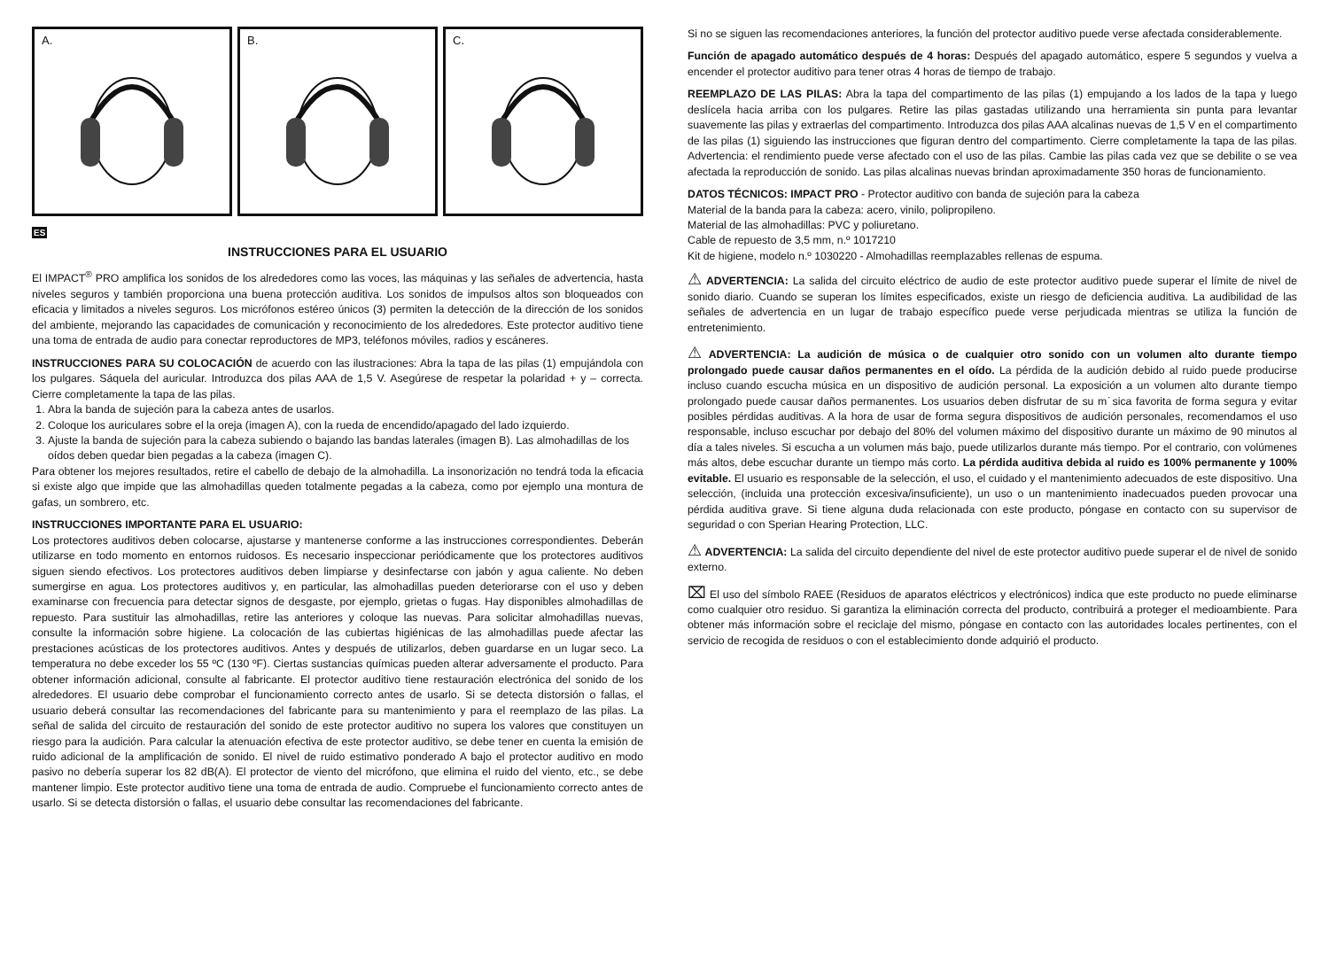A.
B.
C.
ES
INSTRUCCIONES PARA EL USUARIO
El IMPACT<sup>®</sup> PRO amplifica los sonidos de los alrededores como las voces, las máquinas y las señales de advertencia, hasta niveles seguros y también proporciona una buena protección auditiva. Los sonidos de impulsos altos son bloqueados con eficacia y limitados a niveles seguros. Los micrófonos estéreo únicos (3) permiten la detección de la dirección de los sonidos del ambiente, mejorando las capacidades de comunicación y reconocimiento de los alrededores. Este protector auditivo tiene una toma de entrada de audio para conectar reproductores de MP3, teléfonos móviles, radios y escáneres.
INSTRUCCIONES PARA SU COLOCACIÓN de acuerdo con las ilustraciones: Abra la tapa de las pilas (1) empujándola con los pulgares. Sáquela del auricular. Introduzca dos pilas AAA de 1,5 V. Asegúrese de respetar la polaridad + y – correcta. Cierre completamente la tapa de las pilas.
1. Abra la banda de sujeción para la cabeza antes de usarlos.
2. Coloque los auriculares sobre el la oreja (imagen A), con la rueda de encendido/apagado del lado izquierdo.
3. Ajuste la banda de sujeción para la cabeza subiendo o bajando las bandas laterales (imagen B). Las almohadillas de los oídos deben quedar bien pegadas a la cabeza (imagen C).
Para obtener los mejores resultados, retire el cabello de debajo de la almohadilla. La insonorización no tendrá toda la eficacia si existe algo que impide que las almohadillas queden totalmente pegadas a la cabeza, como por ejemplo una montura de gafas, un sombrero, etc.
INSTRUCCIONES IMPORTANTE PARA EL USUARIO:
Los protectores auditivos deben colocarse, ajustarse y mantenerse conforme a las instrucciones correspondientes. Deberán utilizarse en todo momento en entornos ruidosos. Es necesario inspeccionar periódicamente que los protectores auditivos siguen siendo efectivos. Los protectores auditivos deben limpiarse y desinfectarse con jabón y agua caliente. No deben sumergirse en agua. Los protectores auditivos y, en particular, las almohadillas pueden deteriorarse con el uso y deben examinarse con frecuencia para detectar signos de desgaste, por ejemplo, grietas o fugas. Hay disponibles almohadillas de repuesto. Para sustituir las almohadillas, retire las anteriores y coloque las nuevas. Para solicitar almohadillas nuevas, consulte la información sobre higiene. La colocación de las cubiertas higiénicas de las almohadillas puede afectar las prestaciones acústicas de los protectores auditivos. Antes y después de utilizarlos, deben guardarse en un lugar seco. La temperatura no debe exceder los 55 ºC (130 ºF). Ciertas sustancias químicas pueden alterar adversamente el producto. Para obtener información adicional, consulte al fabricante. El protector auditivo tiene restauración electrónica del sonido de los alrededores. El usuario debe comprobar el funcionamiento correcto antes de usarlo. Si se detecta distorsión o fallas, el usuario deberá consultar las recomendaciones del fabricante para su mantenimiento y para el reemplazo de las pilas. La señal de salida del circuito de restauración del sonido de este protector auditivo no supera los valores que constituyen un riesgo para la audición. Para calcular la atenuación efectiva de este protector auditivo, se debe tener en cuenta la emisión de ruido adicional de la amplificación de sonido. El nivel de ruido estimativo ponderado A bajo el protector auditivo en modo pasivo no debería superar los 82 dB(A). El protector de viento del micrófono, que elimina el ruido del viento, etc., se debe mantener limpio. Este protector auditivo tiene una toma de entrada de audio. Compruebe el funcionamiento correcto antes de usarlo. Si se detecta distorsión o fallas, el usuario debe consultar las recomendaciones del fabricante.
Si no se siguen las recomendaciones anteriores, la función del protector auditivo puede verse afectada considerablemente.
Función de apagado automático después de 4 horas: Después del apagado automático, espere 5 segundos y vuelva a encender el protector auditivo para tener otras 4 horas de tiempo de trabajo.
REEMPLAZO DE LAS PILAS: Abra la tapa del compartimento de las pilas (1) empujando a los lados de la tapa y luego deslícela hacia arriba con los pulgares. Retire las pilas gastadas utilizando una herramienta sin punta para levantar suavemente las pilas y extraerlas del compartimento. Introduzca dos pilas AAA alcalinas nuevas de 1,5 V en el compartimento de las pilas (1) siguiendo las instrucciones que figuran dentro del compartimento. Cierre completamente la tapa de las pilas. Advertencia: el rendimiento puede verse afectado con el uso de las pilas. Cambie las pilas cada vez que se debilite o se vea afectada la reproducción de sonido. Las pilas alcalinas nuevas brindan aproximadamente 350 horas de funcionamiento.
DATOS TÉCNICOS: IMPACT PRO - Protector auditivo con banda de sujeción para la cabeza
Material de la banda para la cabeza: acero, vinilo, polipropileno.
Material de las almohadillas: PVC y poliuretano.
Cable de repuesto de 3,5 mm, n.º 1017210
Kit de higiene, modelo n.º 1030220 - Almohadillas reemplazables rellenas de espuma.
⚠ ADVERTENCIA: La salida del circuito eléctrico de audio de este protector auditivo puede superar el límite de nivel de sonido diario. Cuando se superan los límites especificados, existe un riesgo de deficiencia auditiva. La audibilidad de las señales de advertencia en un lugar de trabajo específico puede verse perjudicada mientras se utiliza la función de entretenimiento.
⚠ ADVERTENCIA: La audición de música o de cualquier otro sonido con un volumen alto durante tiempo prolongado puede causar daños permanentes en el oído. La pérdida de la audición debido al ruido puede producirse incluso cuando escucha música en un dispositivo de audición personal. La exposición a un volumen alto durante tiempo prolongado puede causar daños permanentes. Los usuarios deben disfrutar de su m˙sica favorita de forma segura y evitar posibles pérdidas auditivas. A la hora de usar de forma segura dispositivos de audición personales, recomendamos el uso responsable, incluso escuchar por debajo del 80% del volumen máximo del dispositivo durante un máximo de 90 minutos al día a tales niveles. Si escucha a un volumen más bajo, puede utilizarlos durante más tiempo. Por el contrario, con volúmenes más altos, debe escuchar durante un tiempo más corto. La pérdida auditiva debida al ruido es 100% permanente y 100% evitable. El usuario es responsable de la selección, el uso, el cuidado y el mantenimiento adecuados de este dispositivo. Una selección, (incluida una protección excesiva/insuficiente), un uso o un mantenimiento inadecuados pueden provocar una pérdida auditiva grave. Si tiene alguna duda relacionada con este producto, póngase en contacto con su supervisor de seguridad o con Sperian Hearing Protection, LLC.
⚠ ADVERTENCIA: La salida del circuito dependiente del nivel de este protector auditivo puede superar el de nivel de sonido externo.
⌧ El uso del símbolo RAEE (Residuos de aparatos eléctricos y electrónicos) indica que este producto no puede eliminarse como cualquier otro residuo. Si garantiza la eliminación correcta del producto, contribuirá a proteger el medioambiente. Para obtener más información sobre el reciclaje del mismo, póngase en contacto con las autoridades locales pertinentes, con el servicio de recogida de residuos o con el establecimiento donde adquirió el producto.